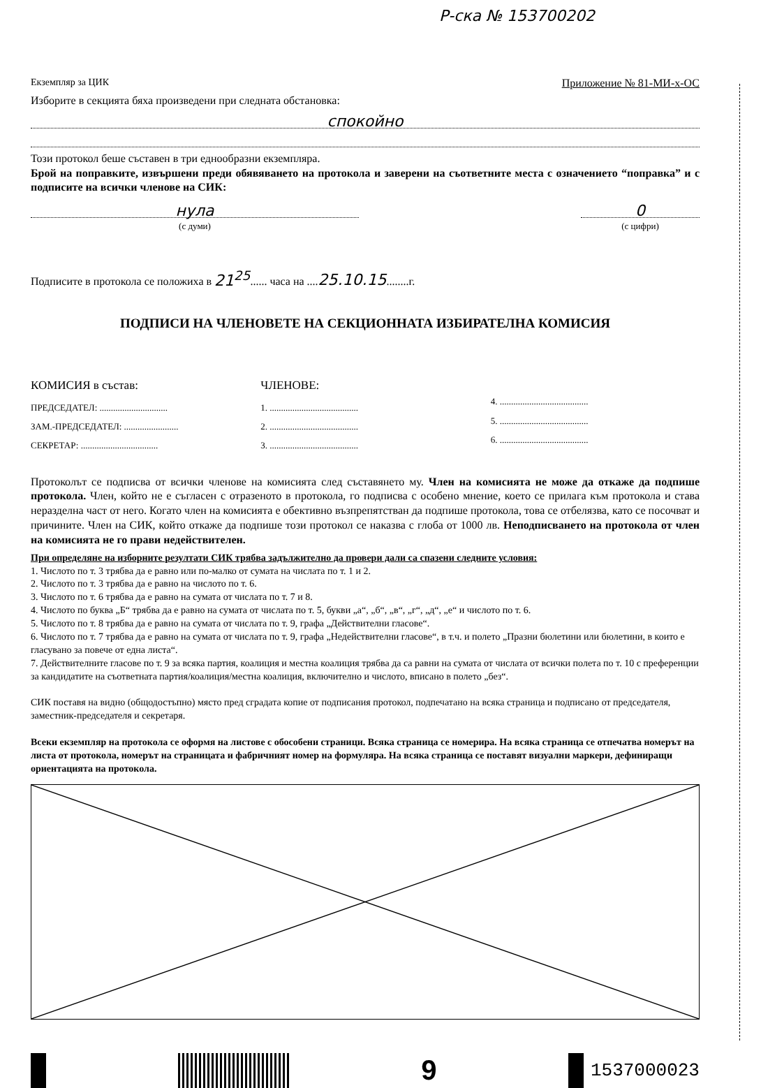Р-ска № 153700202
Екземпляр за ЦИК Приложение № 81-МИ-х-ОС
Изборите в секцията бяха произведени при следната обстановка:
спокойно
Този протокол беше съставен в три еднообразни екземпляра.
Брой на поправките, извършени преди обявяването на протокола и заверени на съответните места с означението “поправка” и с подписите на всички членове на СИК:
нула
(с думи)
0
(с цифри)
Подписите в протокола се положиха в 21<sup>25</sup>...... часа на ....25.10.15........г.
ПОДПИСИ НА ЧЛЕНОВЕТЕ НА СЕКЦИОННАТА ИЗБИРАТЕЛНА КОМИСИЯ
КОМИСИЯ в състав:
ПРЕДСЕДАТЕЛ: ..............................
ЗАМ.-ПРЕДСЕДАТЕЛ: ........................
СЕКРЕТАР: ..................................
ЧЛЕНОВЕ:
1. .......................................
2. .......................................
3. .......................................
4. .......................................
5. .......................................
6. .......................................
Протоколът се подписва от всички членове на комисията след съставянето му. Член на комисията не може да откаже да подпише протокола. Член, който не е съгласен с отразеното в протокола, го подписва с особено мнение, което се прилага към протокола и става неразделна част от него. Когато член на комисията е обективно възпрепятстван да подпише протокола, това се отбелязва, като се посочват и причините. Член на СИК, който откаже да подпише този протокол се наказва с глоба от 1000 лв. Неподписването на протокола от член на комисията не го прави недействителен.
При определяне на изборните резултати СИК трябва задължително да провери дали са спазени следните условия:
1. Числото по т. 3 трябва да е равно или по-малко от сумата на числата по т. 1 и 2.
2. Числото по т. 3 трябва да е равно на числото по т. 6.
3. Числото по т. 6 трябва да е равно на сумата от числата по т. 7 и 8.
4. Числото по буква „Б“ трябва да е равно на сумата от числата по т. 5, букви „а“, „б“, „в“, „г“, „д“, „е“ и числото по т. 6.
5. Числото по т. 8 трябва да е равно на сумата от числата по т. 9, графа „Действителни гласове“.
6. Числото по т. 7 трябва да е равно на сумата от числата по т. 9, графа „Недействителни гласове“, в т.ч. и полето „Празни бюлетини или бюлетини, в които е гласувано за повече от една листа“.
7. Действителните гласове по т. 9 за всяка партия, коалиция и местна коалиция трябва да са равни на сумата от числата от всички полета по т. 10 с преференции за кандидатите на съответната партия/коалиция/местна коалиция, включително и числото, вписано в полето „без“.
СИК поставя на видно (общодостъпно) място пред сградата копие от подписания протокол, подпечатано на всяка страница и подписано от председателя, заместник-председателя и секретаря.
Всеки екземпляр на протокола се оформя на листове с обособени страници. Всяка страница се номерира. На всяка страница се отпечатва номерът на листа от протокола, номерът на страницата и фабричният номер на формуляра. На всяка страница се поставят визуални маркери, дефиниращи ориентацията на протокола.
9
1537000023